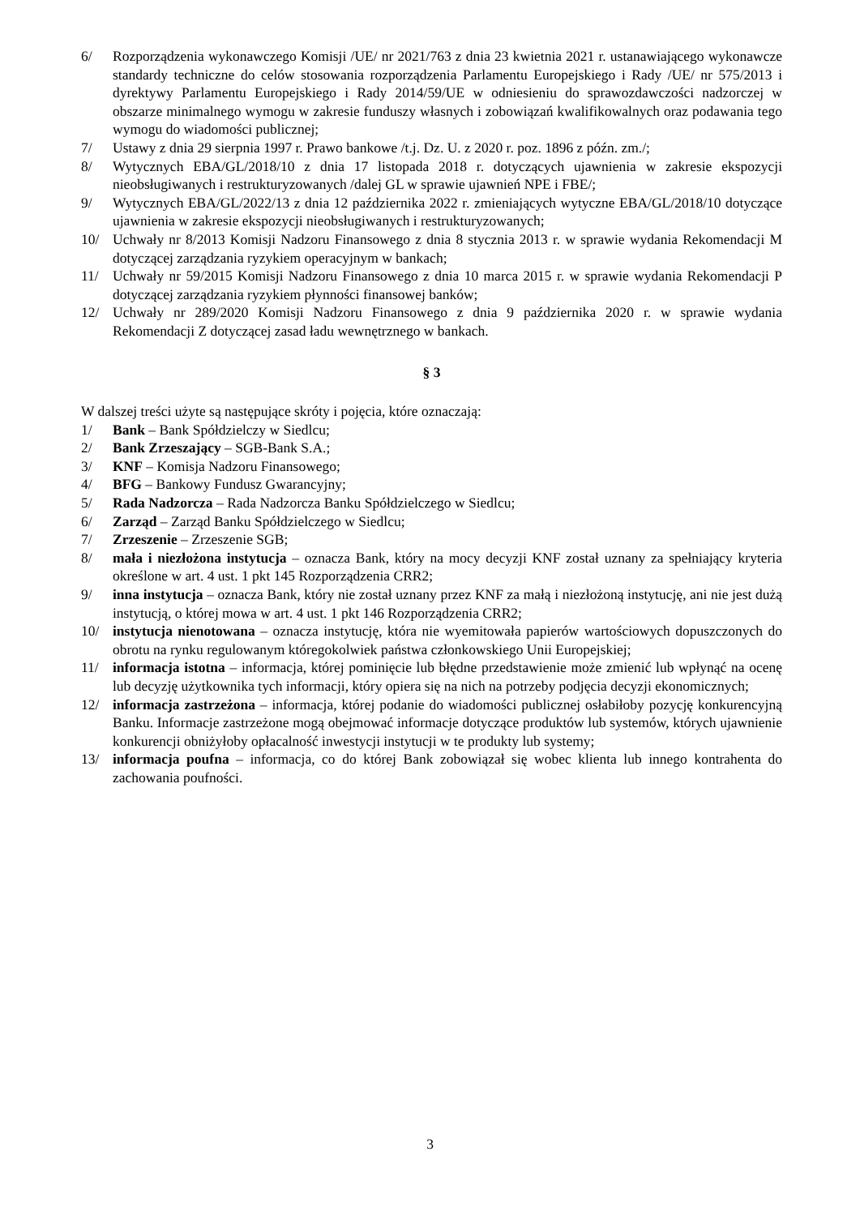6/ Rozporządzenia wykonawczego Komisji /UE/ nr 2021/763 z dnia 23 kwietnia 2021 r. ustanawiającego wykonawcze standardy techniczne do celów stosowania rozporządzenia Parlamentu Europejskiego i Rady /UE/ nr 575/2013 i dyrektywy Parlamentu Europejskiego i Rady 2014/59/UE w odniesieniu do sprawozdawczości nadzorczej w obszarze minimalnego wymogu w zakresie funduszy własnych i zobowiązań kwalifikowalnych oraz podawania tego wymogu do wiadomości publicznej;
7/ Ustawy z dnia 29 sierpnia 1997 r. Prawo bankowe /t.j. Dz. U. z 2020 r. poz. 1896 z późn. zm./;
8/ Wytycznych EBA/GL/2018/10 z dnia 17 listopada 2018 r. dotyczących ujawnienia w zakresie ekspozycji nieobsługiwanych i restrukturyzowanych /dalej GL w sprawie ujawnień NPE i FBE/;
9/ Wytycznych EBA/GL/2022/13 z dnia 12 października 2022 r. zmieniających wytyczne EBA/GL/2018/10 dotyczące ujawnienia w zakresie ekspozycji nieobsługiwanych i restrukturyzowanych;
10/ Uchwały nr 8/2013 Komisji Nadzoru Finansowego z dnia 8 stycznia 2013 r. w sprawie wydania Rekomendacji M dotyczącej zarządzania ryzykiem operacyjnym w bankach;
11/ Uchwały nr 59/2015 Komisji Nadzoru Finansowego z dnia 10 marca 2015 r. w sprawie wydania Rekomendacji P dotyczącej zarządzania ryzykiem płynności finansowej banków;
12/ Uchwały nr 289/2020 Komisji Nadzoru Finansowego z dnia 9 października 2020 r. w sprawie wydania Rekomendacji Z dotyczącej zasad ładu wewnętrznego w bankach.
§ 3
W dalszej treści użyte są następujące skróty i pojęcia, które oznaczają:
1/ Bank – Bank Spółdzielczy w Siedlcu;
2/ Bank Zrzeszający – SGB-Bank S.A.;
3/ KNF – Komisja Nadzoru Finansowego;
4/ BFG – Bankowy Fundusz Gwarancyjny;
5/ Rada Nadzorcza – Rada Nadzorcza Banku Spółdzielczego w Siedlcu;
6/ Zarząd – Zarząd Banku Spółdzielczego w Siedlcu;
7/ Zrzeszenie – Zrzeszenie SGB;
8/ mała i niezłożona instytucja – oznacza Bank, który na mocy decyzji KNF został uznany za spełniający kryteria określone w art. 4 ust. 1 pkt 145 Rozporządzenia CRR2;
9/ inna instytucja – oznacza Bank, który nie został uznany przez KNF za małą i niezłożoną instytucję, ani nie jest dużą instytucją, o której mowa w art. 4 ust. 1 pkt 146 Rozporządzenia CRR2;
10/ instytucja nienotowana – oznacza instytucję, która nie wyemitowała papierów wartościowych dopuszczonych do obrotu na rynku regulowanym któregokolwiek państwa członkowskiego Unii Europejskiej;
11/ informacja istotna – informacja, której pominięcie lub błędne przedstawienie może zmienić lub wpłynąć na ocenę lub decyzję użytkownika tych informacji, który opiera się na nich na potrzeby podjęcia decyzji ekonomicznych;
12/ informacja zastrzeżona – informacja, której podanie do wiadomości publicznej osłabiłoby pozycję konkurencyjną Banku. Informacje zastrzeżone mogą obejmować informacje dotyczące produktów lub systemów, których ujawnienie konkurencji obniżyłoby opłacalność inwestycji instytucji w te produkty lub systemy;
13/ informacja poufna – informacja, co do której Bank zobowiązał się wobec klienta lub innego kontrahenta do zachowania poufności.
3